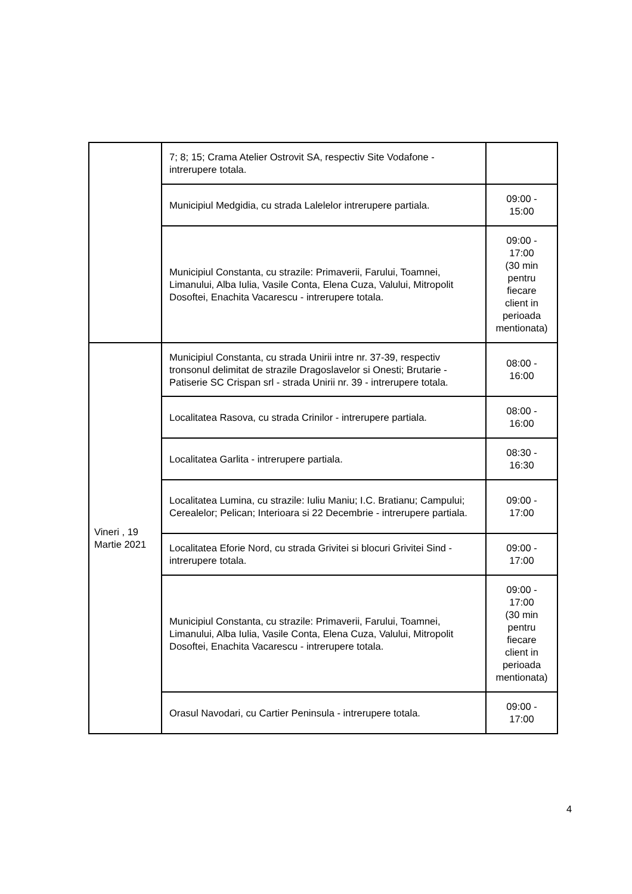| | 7; 8; 15; Crama Atelier Ostrovit SA, respectiv Site Vodafone - intrerupere totala. | |
| | Municipiul Medgidia, cu strada Lalelelor intrerupere partiala. | 09:00 - 15:00 |
| | Municipiul Constanta, cu strazile: Primaverii, Farului, Toamnei, Limanului, Alba Iulia, Vasile Conta, Elena Cuza, Valului, Mitropolit Dosoftei, Enachita Vacarescu - intrerupere totala. | 09:00 - 17:00 (30 min pentru fiecare client in perioada mentionata) |
| Vineri , 19 Martie 2021 | Municipiul Constanta, cu strada Unirii intre nr. 37-39, respectiv tronsonul delimitat de strazile Dragoslavelor si Onesti; Brutarie - Patiserie SC Crispan srl - strada Unirii nr. 39 - intrerupere totala. | 08:00 - 16:00 |
| | Localitatea Rasova, cu strada Crinilor - intrerupere partiala. | 08:00 - 16:00 |
| | Localitatea Garlita - intrerupere partiala. | 08:30 - 16:30 |
| | Localitatea Lumina, cu strazile: Iuliu Maniu; I.C. Bratianu; Campului; Cerealelor; Pelican; Interioara si 22 Decembrie - intrerupere partiala. | 09:00 - 17:00 |
| | Localitatea Eforie Nord, cu strada Grivitei si blocuri Grivitei Sind - intrerupere totala. | 09:00 - 17:00 |
| | Municipiul Constanta, cu strazile: Primaverii, Farului, Toamnei, Limanului, Alba Iulia, Vasile Conta, Elena Cuza, Valului, Mitropolit Dosoftei, Enachita Vacarescu - intrerupere totala. | 09:00 - 17:00 (30 min pentru fiecare client in perioada mentionata) |
| | Orasul Navodari, cu Cartier Peninsula - intrerupere totala. | 09:00 - 17:00 |
4